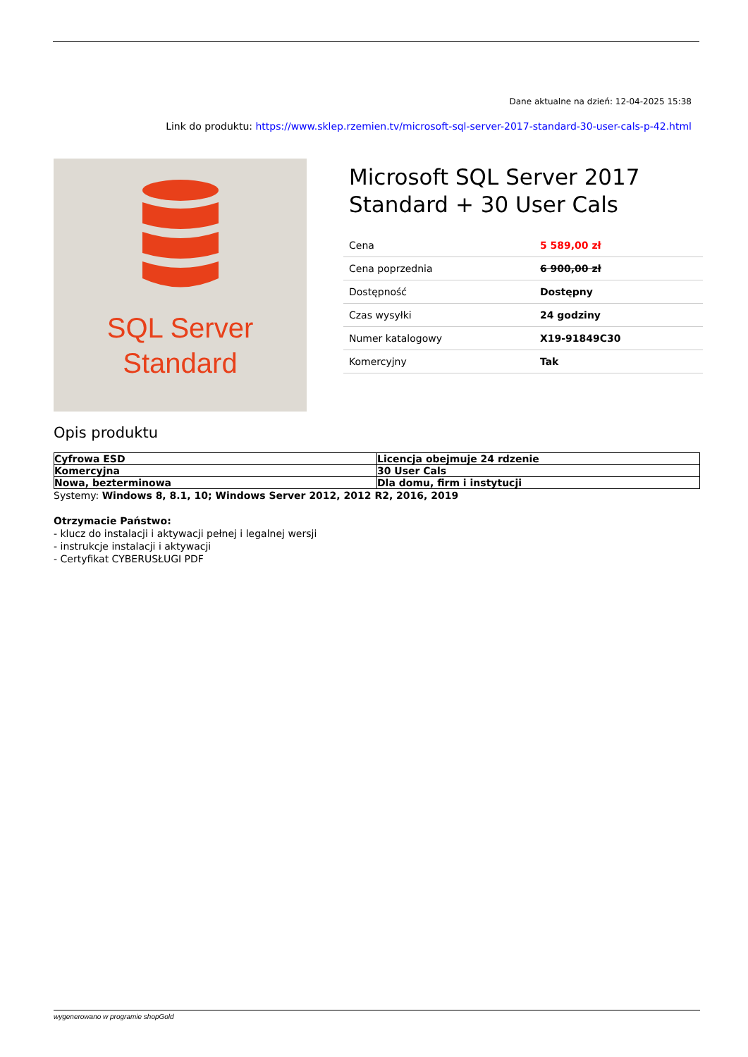Dane aktualne na dzień: 12-04-2025 15:38
Link do produktu: https://www.sklep.rzemien.tv/microsoft-sql-server-2017-standard-30-user-cals-p-42.html
SQL Server
Standard
Microsoft SQL Server 2017 Standard + 30 User Cals
| Cena | 5 589,00 zł |
| Cena poprzednia | 6 900,00 zł |
| Dostępność | Dostępny |
| Czas wysyłki | 24 godziny |
| Numer katalogowy | X19-91849C30 |
| Komercyjny | Tak |
Opis produktu
| Cyfrowa ESD | Licencja obejmuje 24 rdzenie |
| Komercyjna | 30 User Cals |
| Nowa, bezterminowa | Dla domu, firm i instytucji |
Systemy: Windows 8, 8.1, 10; Windows Server 2012, 2012 R2, 2016, 2019
Otrzymacie Państwo:
- klucz do instalacji i aktywacji pełnej i legalnej wersji
- instrukcje instalacji i aktywacji
- Certyfikat CYBERUSŁUGI PDF
wygenerowano w programie shopGold